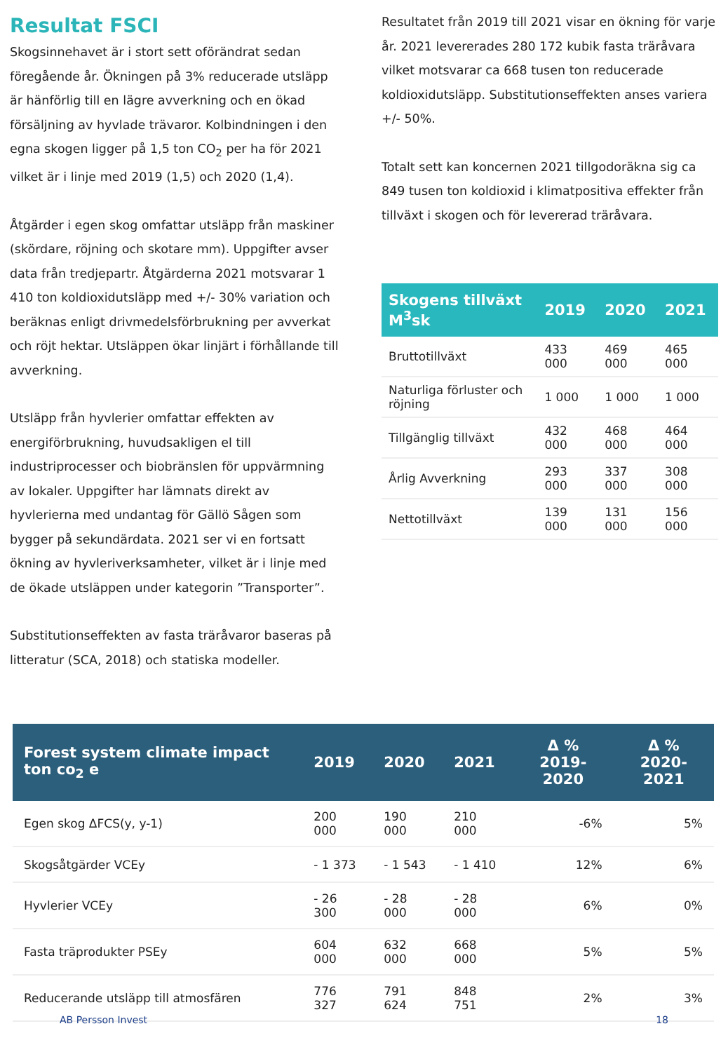Resultat FSCI
Skogsinnehavet är i stort sett oförändrat sedan föregående år. Ökningen på 3% reducerade utsläpp är hänförlig till en lägre avverkning och en ökad försäljning av hyvlade trävaror. Kolbindningen i den egna skogen ligger på 1,5 ton CO<sub>2</sub> per ha för 2021 vilket är i linje med 2019 (1,5) och 2020 (1,4).
Åtgärder i egen skog omfattar utsläpp från maskiner (skördare, röjning och skotare mm). Uppgifter avser data från tredjepartr. Åtgärderna 2021 motsvarar 1 410 ton koldioxidutsläpp med +/- 30% variation och beräknas enligt drivmedelsförbrukning per avverkat och röjt hektar. Utsläppen ökar linjärt i förhållande till avverkning.
Utsläpp från hyvlerier omfattar effekten av energiförbrukning, huvudsakligen el till industriprocesser och biobränslen för uppvärmning av lokaler. Uppgifter har lämnats direkt av hyvlerierna med undantag för Gällö Sågen som bygger på sekundärdata. 2021 ser vi en fortsatt ökning av hyvleriverksamheter, vilket är i linje med de ökade utsläppen under kategorin ”Transporter”.
Substitutionseffekten av fasta träråvaror baseras på litteratur (SCA, 2018) och statiska modeller.
Resultatet från 2019 till 2021 visar en ökning för varje år. 2021 levererades 280 172 kubik fasta träråvara vilket motsvarar ca 668 tusen ton reducerade koldioxidutsläpp. Substitutionseffekten anses variera +/- 50%.
Totalt sett kan koncernen 2021 tillgodoräkna sig ca 849 tusen ton koldioxid i klimatpositiva effekter från tillväxt i skogen och för levererad träråvara.
| Skogens tillväxt M<sup>3</sup>sk | 2019 | 2020 | 2021 |
| --- | --- | --- | --- |
| Bruttotillväxt | 433 000 | 469 000 | 465 000 |
| Naturliga förluster och röjning | 1 000 | 1 000 | 1 000 |
| Tillgänglig tillväxt | 432 000 | 468 000 | 464 000 |
| Årlig Avverkning | 293 000 | 337 000 | 308 000 |
| Nettotillväxt | 139 000 | 131 000 | 156 000 |
| Forest system climate impact ton co<sub>2</sub> e | 2019 | 2020 | 2021 | Δ % 2019-2020 | Δ % 2020-2021 |
| --- | --- | --- | --- | --- | --- |
| Egen skog ΔFCS(y, y-1) | 200 000 | 190 000 | 210 000 | -6% | 5% |
| Skogsåtgärder VCEy | - 1 373 | - 1 543 | - 1 410 | 12% | 6% |
| Hyvlerier VCEy | - 26 300 | - 28 000 | - 28 000 | 6% | 0% |
| Fasta träprodukter PSEy | 604 000 | 632 000 | 668 000 | 5% | 5% |
| Reducerande utsläpp till atmosfären | 776 327 | 791 624 | 848 751 | 2% | 3% |
AB Persson Invest 18